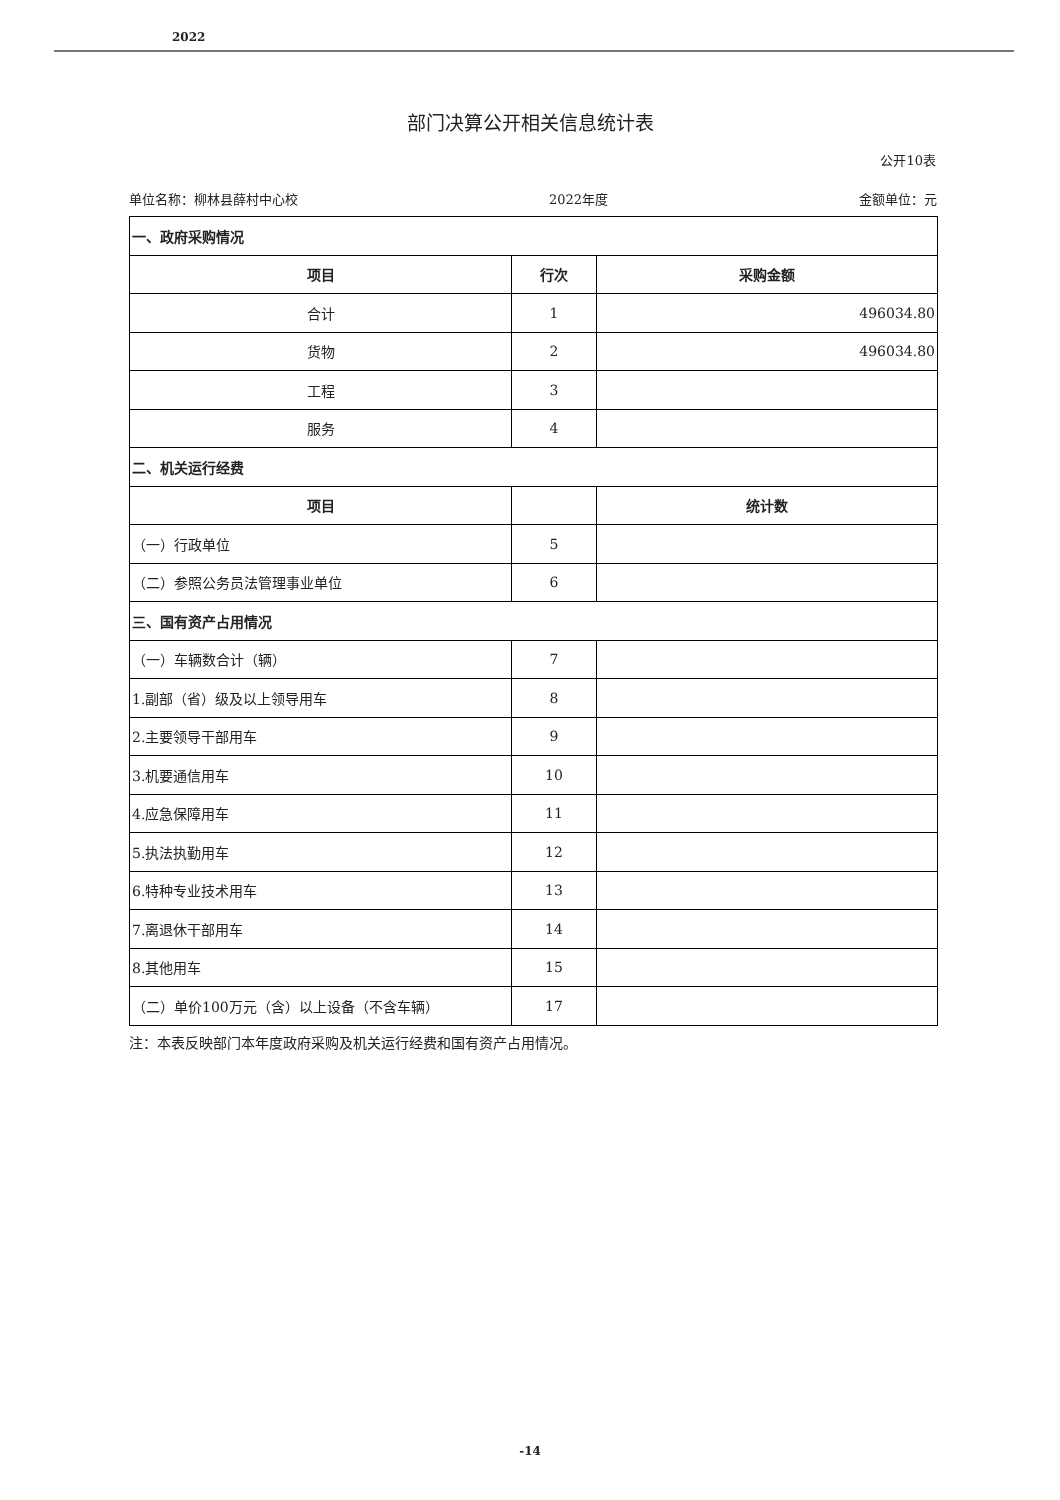2022
部门决算公开相关信息统计表
公开10表
单位名称：柳林县薛村中心校 2022年度 金额单位：元
| 一、政府采购情况 | | |
| 项目 | 行次 | 采购金额 |
| 合计 | 1 | 496034.80 |
| 货物 | 2 | 496034.80 |
| 工程 | 3 | |
| 服务 | 4 | |
| 二、机关运行经费 | | |
| 项目 | | 统计数 |
| （一）行政单位 | 5 | |
| （二）参照公务员法管理事业单位 | 6 | |
| 三、国有资产占用情况 | | |
| （一）车辆数合计（辆） | 7 | |
| 1.副部（省）级及以上领导用车 | 8 | |
| 2.主要领导干部用车 | 9 | |
| 3.机要通信用车 | 10 | |
| 4.应急保障用车 | 11 | |
| 5.执法执勤用车 | 12 | |
| 6.特种专业技术用车 | 13 | |
| 7.离退休干部用车 | 14 | |
| 8.其他用车 | 15 | |
| （二）单价100万元（含）以上设备（不含车辆） | 17 | |
注：本表反映部门本年度政府采购及机关运行经费和国有资产占用情况。
-14